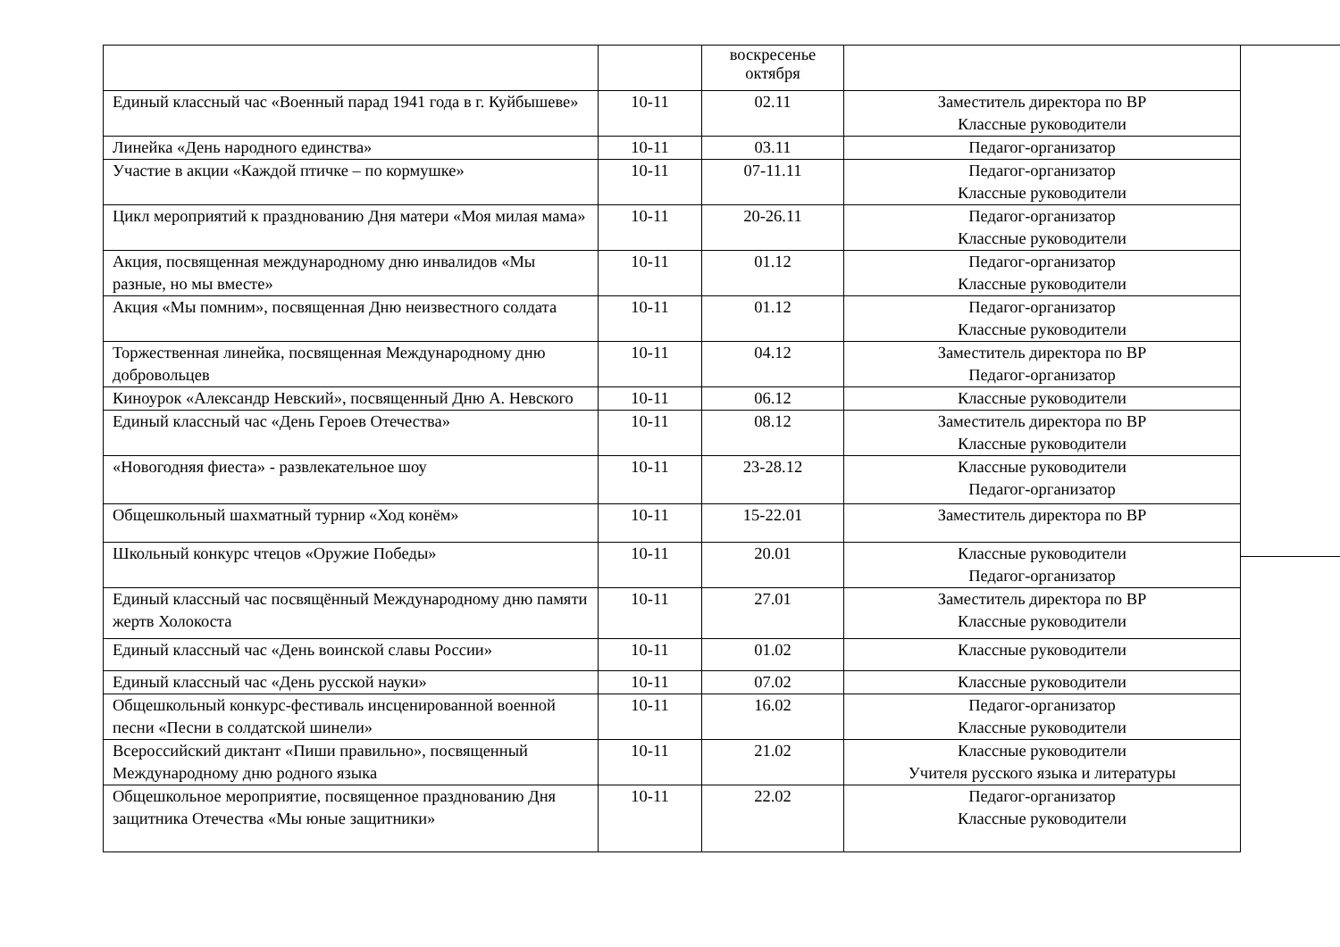| | | воскресенье октября | |
| Единый классный час «Военный парад 1941 года в г. Куйбышеве» | 10-11 | 02.11 | Заместитель директора по ВР Классные руководители |
| Линейка «День народного единства» | 10-11 | 03.11 | Педагог-организатор |
| Участие в акции «Каждой птичке – по кормушке» | 10-11 | 07-11.11 | Педагог-организатор Классные руководители |
| Цикл мероприятий к празднованию Дня матери «Моя милая мама» | 10-11 | 20-26.11 | Педагог-организатор Классные руководители |
| Акция, посвященная международному дню инвалидов «Мы разные, но мы вместе» | 10-11 | 01.12 | Педагог-организатор Классные руководители |
| Акция «Мы помним», посвященная Дню неизвестного солдата | 10-11 | 01.12 | Педагог-организатор Классные руководители |
| Торжественная линейка, посвященная Международному дню добровольцев | 10-11 | 04.12 | Заместитель директора по ВР Педагог-организатор |
| Киноурок «Александр Невский», посвященный Дню А. Невского | 10-11 | 06.12 | Классные руководители |
| Единый классный час «День Героев Отечества» | 10-11 | 08.12 | Заместитель директора по ВР Классные руководители |
| «Новогодняя фиеста» - развлекательное шоу | 10-11 | 23-28.12 | Классные руководители Педагог-организатор |
| Общешкольный шахматный турнир «Ход конём» | 10-11 | 15-22.01 | Заместитель директора по ВР |
| Школьный конкурс чтецов «Оружие Победы» | 10-11 | 20.01 | Классные руководители Педагог-организатор |
| Единый классный час посвящённый Международному дню памяти жертв Холокоста | 10-11 | 27.01 | Заместитель директора по ВР Классные руководители |
| Единый классный час «День воинской славы России» | 10-11 | 01.02 | Классные руководители |
| Единый классный час «День русской науки» | 10-11 | 07.02 | Классные руководители |
| Общешкольный конкурс-фестиваль инсценированной военной песни «Песни в солдатской шинели» | 10-11 | 16.02 | Педагог-организатор Классные руководители |
| Всероссийский диктант «Пиши правильно», посвященный Международному дню родного языка | 10-11 | 21.02 | Классные руководители Учителя русского языка и литературы |
| Общешкольное мероприятие, посвященное празднованию Дня защитника Отечества «Мы юные защитники» | 10-11 | 22.02 | Педагог-организатор Классные руководители |